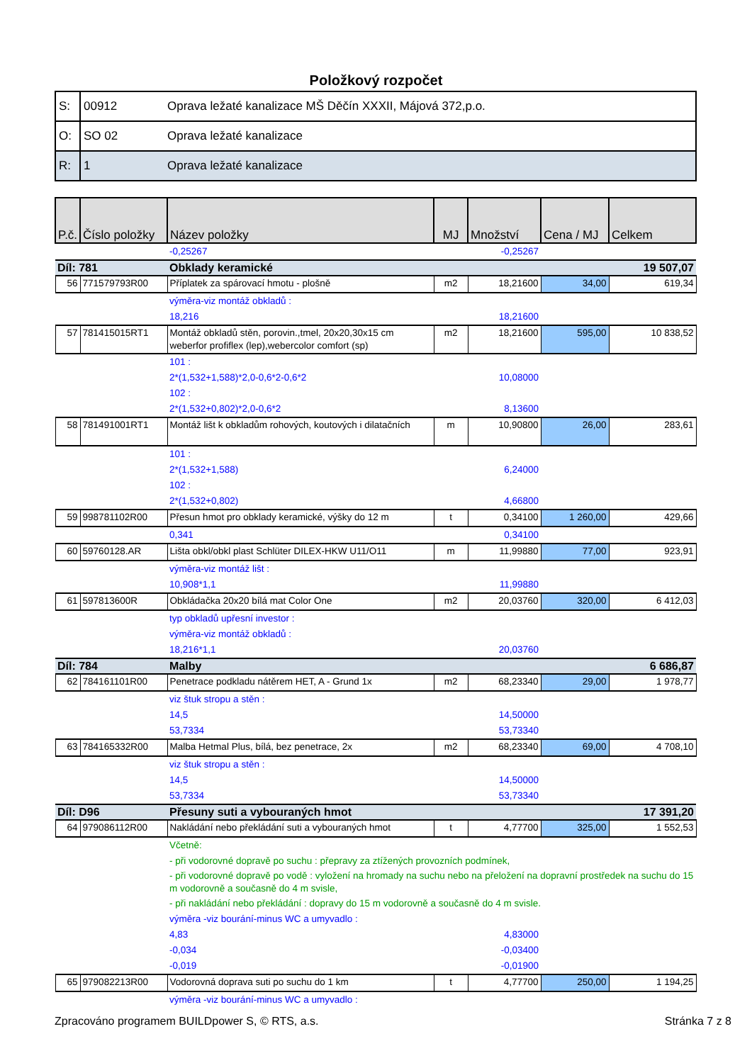Položkový rozpočet
| S: | 00912 | Oprava ležaté kanalizace MŠ Děčín XXXII, Májová 372,p.o. |
| O: | SO 02 | Oprava ležaté kanalizace |
| R: | 1 | Oprava ležaté kanalizace |
| P.č. | Číslo položky | Název položky | MJ | Množství | Cena / MJ | Celkem |
| | | -0,25267 | | -0,25267 | | |
| Díl: 781 | | Obklady keramické | | | | 19 507,07 |
| 56 | 771579793R00 | Příplatek za spárovací hmotu - plošně | m2 | 18,21600 | 34,00 | 619,34 |
| | | výměra-viz montáž obkladů : | | | | |
| | | 18,216 | | 18,21600 | | |
| 57 | 781415015RT1 | Montáž obkladů stěn, porovin.,tmel, 20x20,30x15 cm weberfor profiflex (lep),webercolor comfort (sp) | m2 | 18,21600 | 595,00 | 10 838,52 |
| | | 101 : | | | | |
| | | 2*(1,532+1,588)*2,0-0,6*2-0,6*2 | | 10,08000 | | |
| | | 102 : | | | | |
| | | 2*(1,532+0,802)*2,0-0,6*2 | | 8,13600 | | |
| 58 | 781491001RT1 | Montáž lišt k obkladům rohových, koutových i dilatačních | m | 10,90800 | 26,00 | 283,61 |
| | | 101 : | | | | |
| | | 2*(1,532+1,588) | | 6,24000 | | |
| | | 102 : | | | | |
| | | 2*(1,532+0,802) | | 4,66800 | | |
| 59 | 998781102R00 | Přesun hmot pro obklady keramické, výšky do 12 m | t | 0,34100 | 1 260,00 | 429,66 |
| | | 0,341 | | 0,34100 | | |
| 60 | 59760128.AR | Lišta obkl/obkl plast Schlüter DILEX-HKW U11/O11 | m | 11,99880 | 77,00 | 923,91 |
| | | výměra-viz montáž lišt : | | | | |
| | | 10,908*1,1 | | 11,99880 | | |
| 61 | 597813600R | Obkládačka 20x20 bílá mat Color One | m2 | 20,03760 | 320,00 | 6 412,03 |
| | | typ obkladů upřesní investor : | | | | |
| | | výměra-viz montáž obkladů : | | | | |
| | | 18,216*1,1 | | 20,03760 | | |
| Díl: 784 | | Malby | | | | 6 686,87 |
| 62 | 784161101R00 | Penetrace podkladu nátěrem HET, A - Grund 1x | m2 | 68,23340 | 29,00 | 1 978,77 |
| | | viz štuk stropu a stěn : | | | | |
| | | 14,5 | | 14,50000 | | |
| | | 53,7334 | | 53,73340 | | |
| 63 | 784165332R00 | Malba Hetmal Plus, bílá, bez penetrace, 2x | m2 | 68,23340 | 69,00 | 4 708,10 |
| | | viz štuk stropu a stěn : | | | | |
| | | 14,5 | | 14,50000 | | |
| | | 53,7334 | | 53,73340 | | |
| Díl: D96 | | Přesuny suti a vybouraných hmot | | | | 17 391,20 |
| 64 | 979086112R00 | Nakládání nebo překládání suti a vybouraných hmot | t | 4,77700 | 325,00 | 1 552,53 |
| | | Včetně: | | | | |
| | | - při vodorovné dopravě po suchu : přepravy za ztížených provozních podmínek, | | | | |
| | | - při vodorovné dopravě po vodě : vyložení na hromady na suchu nebo na přeložení na dopravní prostředek na suchu do 15 m vodorovně a současně do 4 m svisle, | | | | |
| | | - při nakládání nebo překládání : dopravy do 15 m vodorovně a současně do 4 m svisle. | | | | |
| | | výměra -viz bourání-minus WC a umyvadlo : | | | | |
| | | 4,83 | | 4,83000 | | |
| | | -0,034 | | -0,03400 | | |
| | | -0,019 | | -0,01900 | | |
| 65 | 979082213R00 | Vodorovná doprava suti po suchu do 1 km | t | 4,77700 | 250,00 | 1 194,25 |
| | | výměra -viz bourání-minus WC a umyvadlo : | | | | |
Zpracováno programem BUILDpower S, © RTS, a.s. Stránka 7 z 8